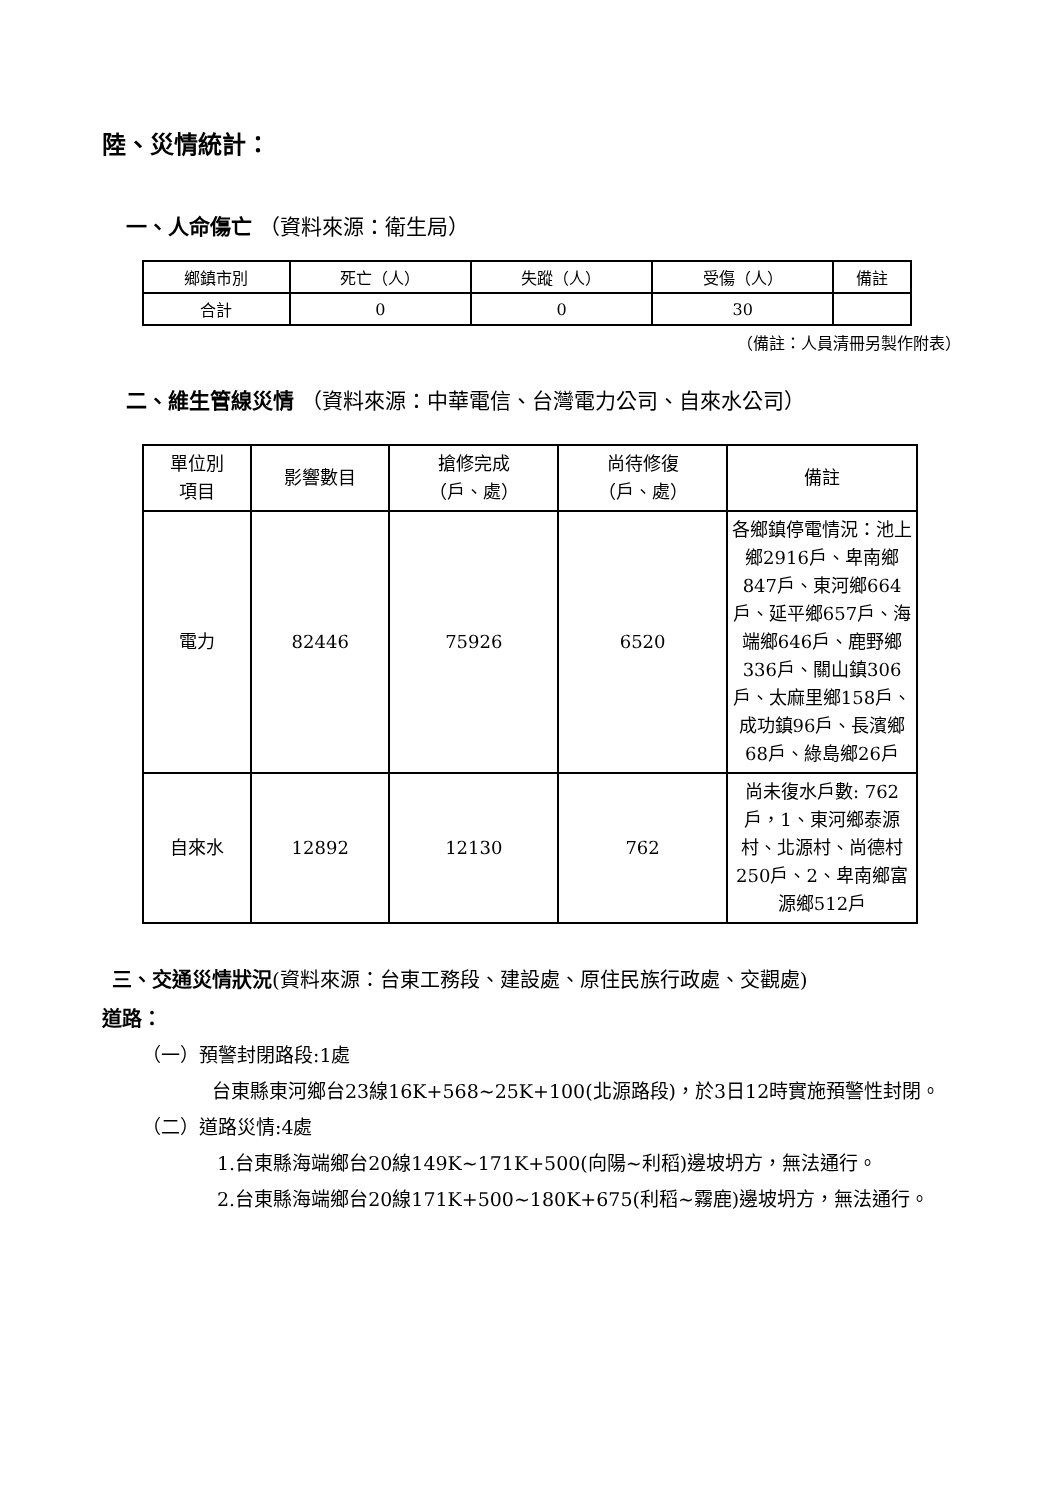陸、災情統計：
一、人命傷亡 （資料來源：衛生局）
| 鄉鎮市別 | 死亡（人） | 失蹤（人） | 受傷（人） | 備註 |
| --- | --- | --- | --- | --- |
| 合計 | 0 | 0 | 30 | |
（備註：人員清冊另製作附表）
二、維生管線災情 （資料來源：中華電信、台灣電力公司、自來水公司）
| 單位別 項目 | 影響數目 | 搶修完成 （戶、處） | 尚待修復 （戶、處） | 備註 |
| --- | --- | --- | --- | --- |
| 電力 | 82446 | 75926 | 6520 | 各鄉鎮停電情況：池上鄉2916戶、卑南鄉847戶、東河鄉664戶、延平鄉657戶、海端鄉646戶、鹿野鄉336戶、關山鎮306戶、太麻里鄉158戶、成功鎮96戶、長濱鄉68戶、綠島鄉26戶 |
| 自來水 | 12892 | 12130 | 762 | 尚未復水戶數: 762戶，1、東河鄉泰源村、北源村、尚德村250戶、2、卑南鄉富源鄉512戶 |
三、交通災情狀況(資料來源：台東工務段、建設處、原住民族行政處、交觀處)
道路：
（一）預警封閉路段:1處
台東縣東河鄉台23線16K+568~25K+100(北源路段)，於3日12時實施預警性封閉。
（二）道路災情:4處
1.台東縣海端鄉台20線149K~171K+500(向陽~利稻)邊坡坍方，無法通行。
2.台東縣海端鄉台20線171K+500~180K+675(利稻~霧鹿)邊坡坍方，無法通行。